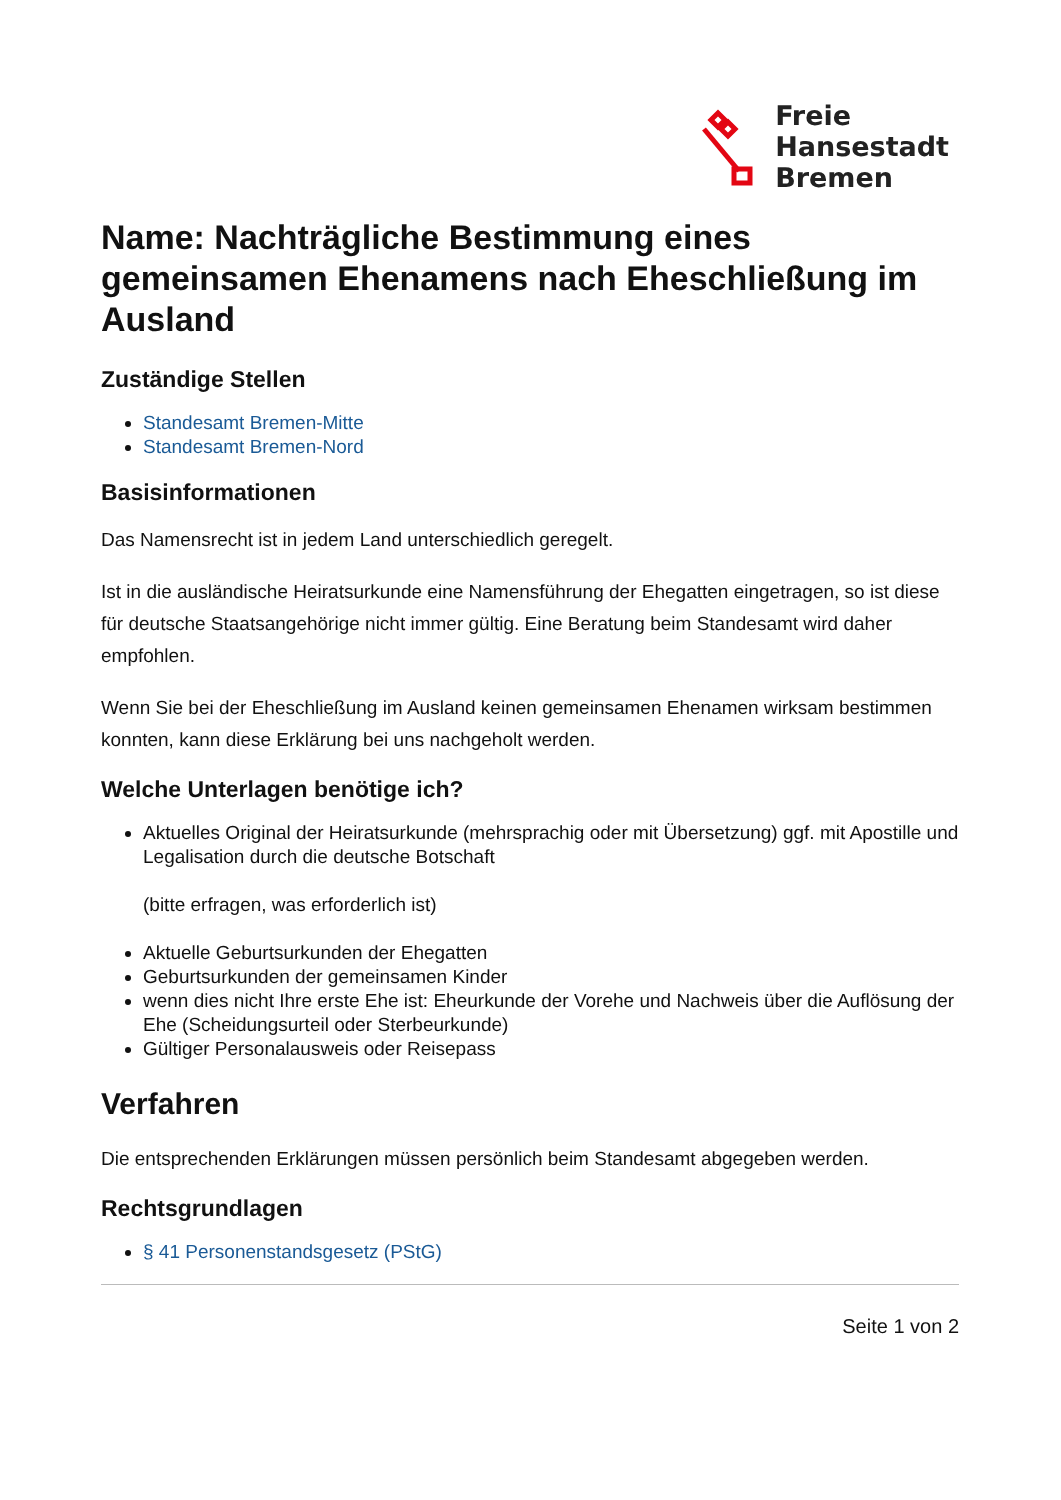Freie
Hansestadt
Bremen
Name: Nachträgliche Bestimmung eines gemeinsamen Ehenamens nach Eheschließung im Ausland
Zuständige Stellen
Standesamt Bremen-Mitte
Standesamt Bremen-Nord
Basisinformationen
Das Namensrecht ist in jedem Land unterschiedlich geregelt.
Ist in die ausländische Heiratsurkunde eine Namensführung der Ehegatten eingetragen, so ist diese für deutsche Staatsangehörige nicht immer gültig. Eine Beratung beim Standesamt wird daher empfohlen.
Wenn Sie bei der Eheschließung im Ausland keinen gemeinsamen Ehenamen wirksam bestimmen konnten, kann diese Erklärung bei uns nachgeholt werden.
Welche Unterlagen benötige ich?
Aktuelles Original der Heiratsurkunde (mehrsprachig oder mit Übersetzung) ggf. mit Apostille und Legalisation durch die deutsche Botschaft
(bitte erfragen, was erforderlich ist)
Aktuelle Geburtsurkunden der Ehegatten
Geburtsurkunden der gemeinsamen Kinder
wenn dies nicht Ihre erste Ehe ist: Eheurkunde der Vorehe und Nachweis über die Auflösung der Ehe (Scheidungsurteil oder Sterbeurkunde)
Gültiger Personalausweis oder Reisepass
Verfahren
Die entsprechenden Erklärungen müssen persönlich beim Standesamt abgegeben werden.
Rechtsgrundlagen
§ 41 Personenstandsgesetz (PStG)
Seite 1 von 2